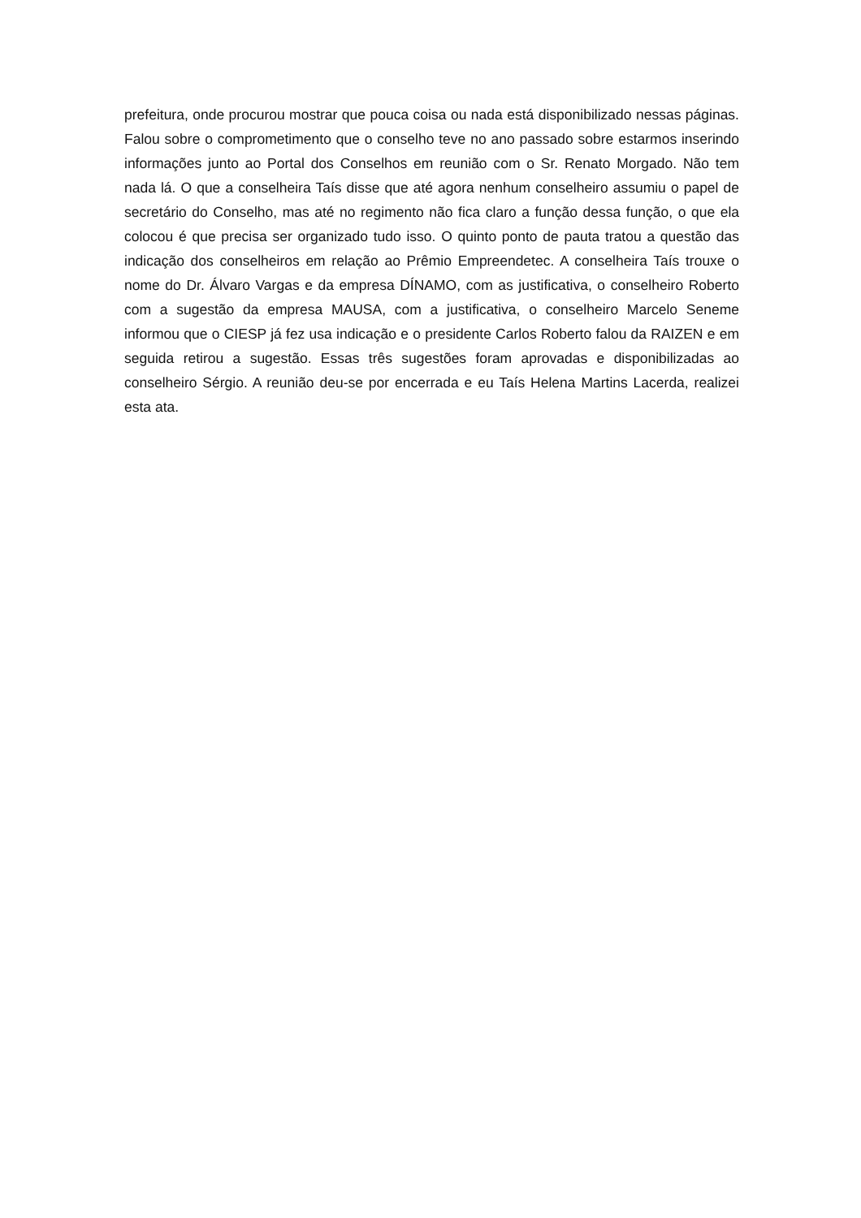prefeitura, onde procurou mostrar que pouca coisa ou nada está disponibilizado nessas páginas. Falou sobre o comprometimento que o conselho teve no ano passado sobre estarmos inserindo informações junto ao Portal dos Conselhos em reunião com o Sr. Renato Morgado. Não tem nada lá. O que a conselheira Taís disse que até agora nenhum conselheiro assumiu o papel de secretário do Conselho, mas até no regimento não fica claro a função dessa função, o que ela colocou é que precisa ser organizado tudo isso. O quinto ponto de pauta tratou a questão das indicação dos conselheiros em relação ao Prêmio Empreendetec. A conselheira Taís trouxe o nome do Dr. Álvaro Vargas e da empresa DÍNAMO, com as justificativa, o conselheiro Roberto com a sugestão da empresa MAUSA, com a justificativa, o conselheiro Marcelo Seneme informou que o CIESP já fez usa indicação e o presidente Carlos Roberto falou da RAIZEN e em seguida retirou a sugestão. Essas três sugestões foram aprovadas e disponibilizadas ao conselheiro Sérgio. A reunião deu-se por encerrada e eu Taís Helena Martins Lacerda, realizei esta ata.